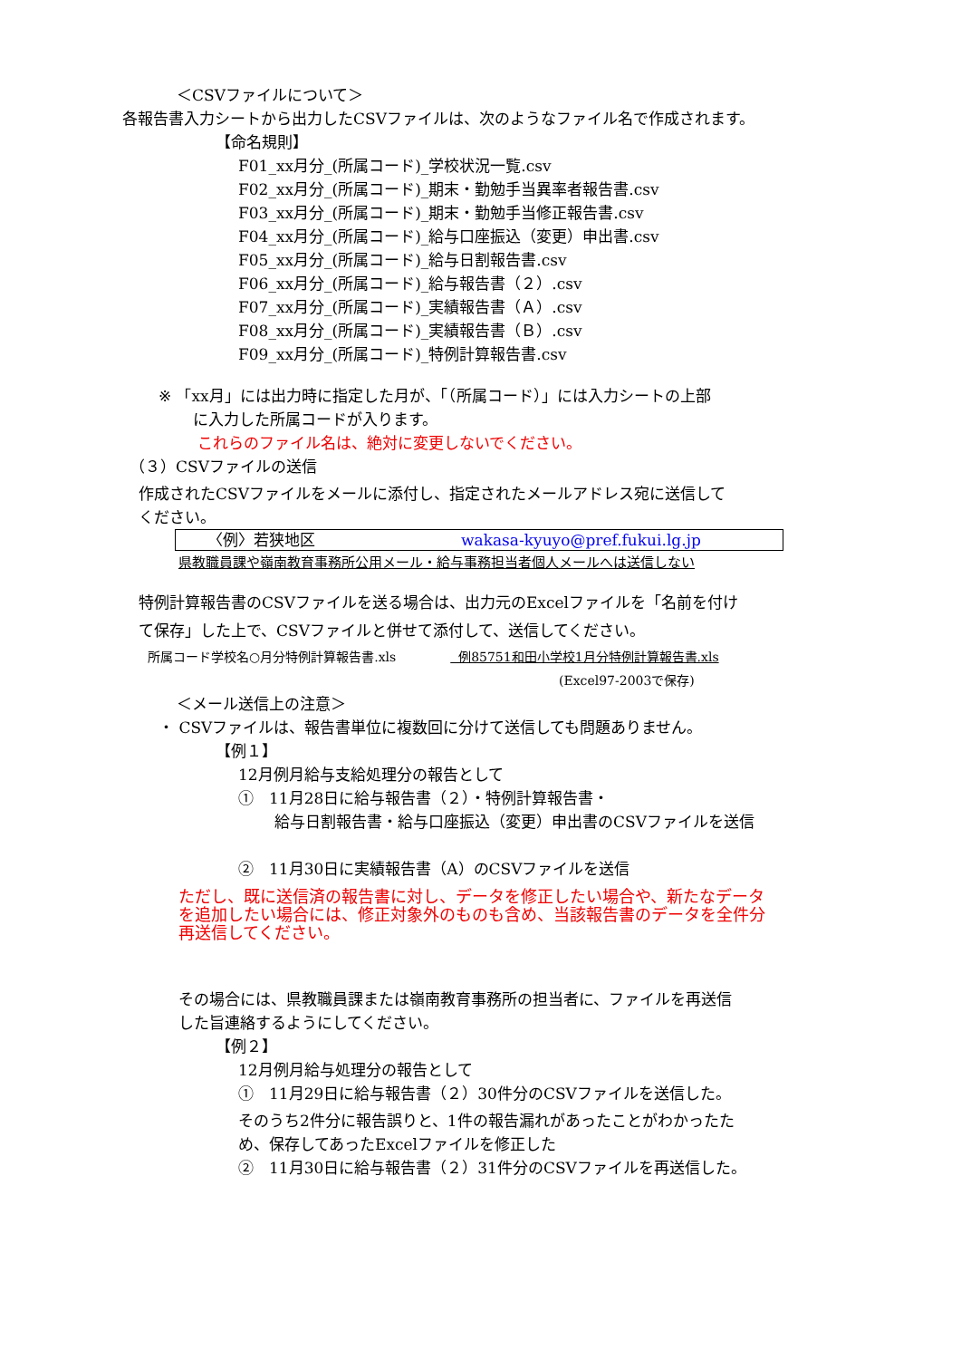＜CSVファイルについて＞
各報告書入力シートから出力したCSVファイルは、次のようなファイル名で作成されます。
【命名規則】
F01_xx月分_(所属コード)_学校状況一覧.csv
F02_xx月分_(所属コード)_期末・勤勉手当異率者報告書.csv
F03_xx月分_(所属コード)_期末・勤勉手当修正報告書.csv
F04_xx月分_(所属コード)_給与口座振込（変更）申出書.csv
F05_xx月分_(所属コード)_給与日割報告書.csv
F06_xx月分_(所属コード)_給与報告書（２）.csv
F07_xx月分_(所属コード)_実績報告書（Ａ）.csv
F08_xx月分_(所属コード)_実績報告書（Ｂ）.csv
F09_xx月分_(所属コード)_特例計算報告書.csv
※ 「xx月」には出力時に指定した月が、「（所属コード）」には入力シートの上部
に入力した所属コードが入ります。
これらのファイル名は、絶対に変更しないでください。
（３）CSVファイルの送信
作成されたCSVファイルをメールに添付し、指定されたメールアドレス宛に送信して
ください。
〈例〉若狭地区 wakasa-kyuyo@pref.fukui.lg.jp
県教職員課や嶺南教育事務所公用メール・給与事務担当者個人メールへは送信しない
特例計算報告書のCSVファイルを送る場合は、出力元のExcelファイルを「名前を付け
て保存」した上で、CSVファイルと併せて添付して、送信してください。
所属コード学校名○月分特例計算報告書.xls 例85751和田小学校1月分特例計算報告書.xls
(Excel97-2003で保存)
＜メール送信上の注意＞
・ CSVファイルは、報告書単位に複数回に分けて送信しても問題ありません。
【例１】
12月例月給与支給処理分の報告として
①　11月28日に給与報告書（２）・特例計算報告書・
給与日割報告書・給与口座振込（変更）申出書のCSVファイルを送信
②　11月30日に実績報告書（A）のCSVファイルを送信
ただし、既に送信済の報告書に対し、データを修正したい場合や、新たなデータ
を追加したい場合には、修正対象外のものも含め、当該報告書のデータを全件分
再送信してください。
その場合には、県教職員課または嶺南教育事務所の担当者に、ファイルを再送信
した旨連絡するようにしてください。
【例２】
12月例月給与処理分の報告として
①　11月29日に給与報告書（２）30件分のCSVファイルを送信した。
そのうち2件分に報告誤りと、1件の報告漏れがあったことがわかったた
め、保存してあったExcelファイルを修正した
②　11月30日に給与報告書（２）31件分のCSVファイルを再送信した。